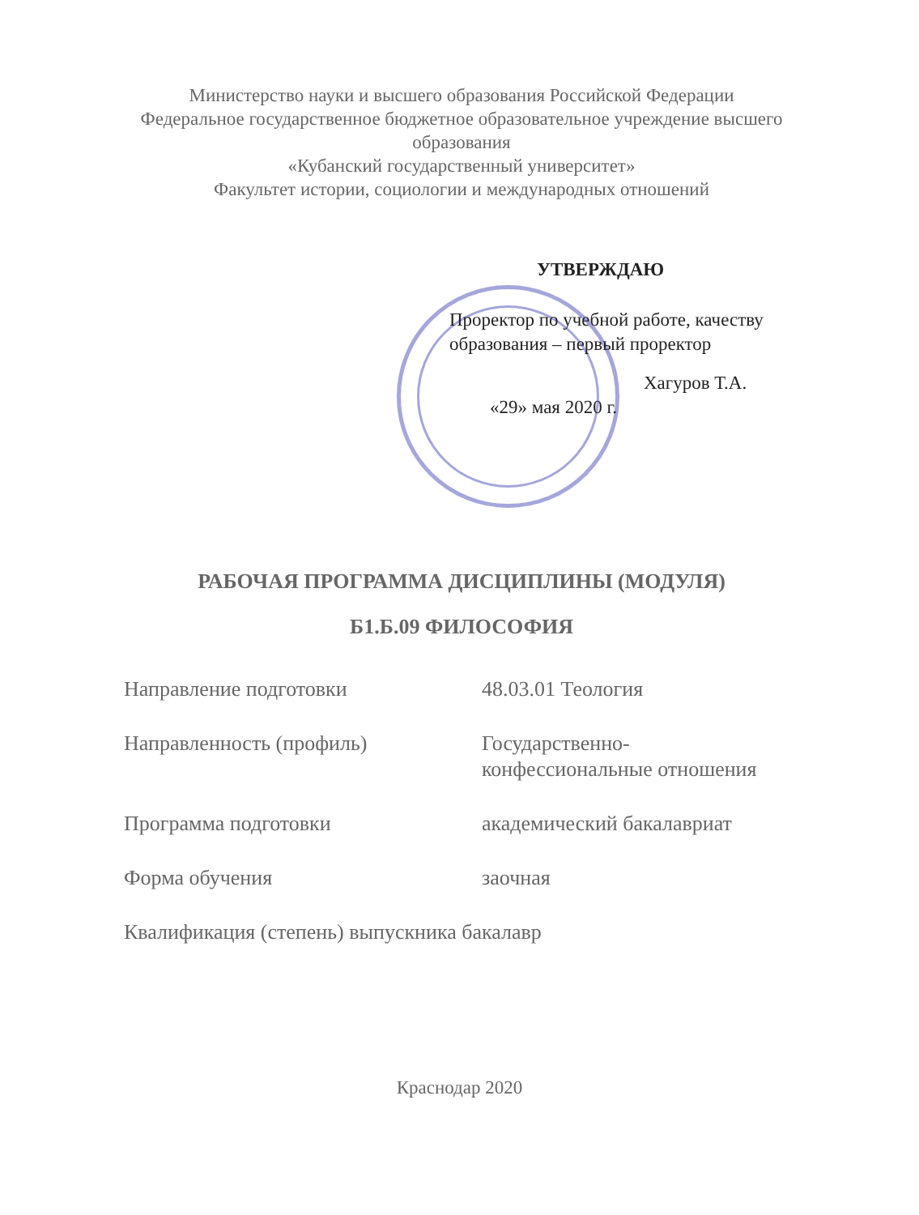Министерство науки и высшего образования Российской Федерации
Федеральное государственное бюджетное образовательное учреждение высшего образования
«Кубанский государственный университет»
Факультет истории, социологии и международных отношений
УТВЕРЖДАЮ
Проректор по учебной работе, качеству образования – первый проректор
Хагуров Т.А.
«29» мая 2020 г.
РАБОЧАЯ ПРОГРАММА ДИСЦИПЛИНЫ (МОДУЛЯ)
Б1.Б.09 ФИЛОСОФИЯ
Направление подготовки 48.03.01 Теология
Направленность (профиль) Государственно-
конфессиональные отношения
Программа подготовки академический бакалавриат
Форма обучения заочная
Квалификация (степень) выпускника бакалавр
Краснодар 2020